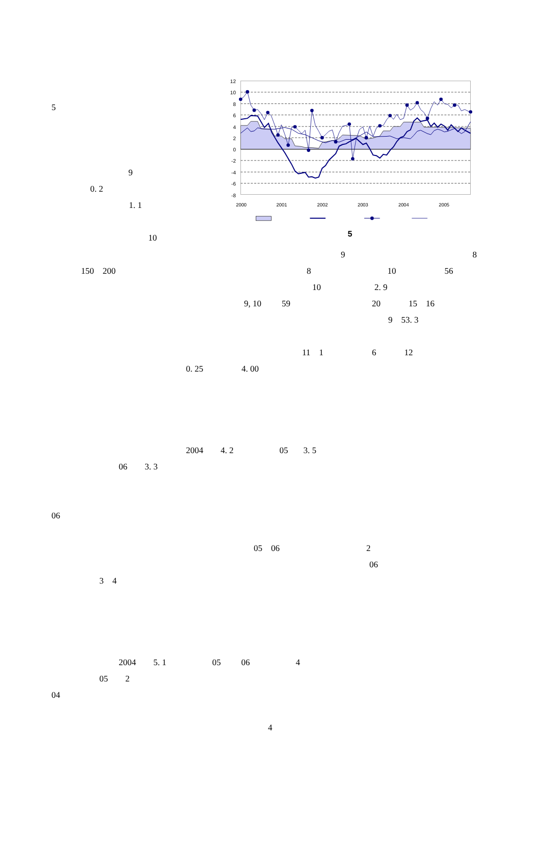5
9
0. 2
1. 1
10
12
10
8
6
4
2
0
-2
-4
-6
-8
2000
2001
2002
2003
2004
2005
5
9 8
150　200 8 10 56
10 2. 9
9, 10 59 20 15　16
9　53. 3
11　1 6 12
0. 25 4. 00
2004　　4. 2 05 3. 5
06　　3. 3
06
05　06 2
06
3　4
2004　　5. 1 05 06 4
05　　2
04
4